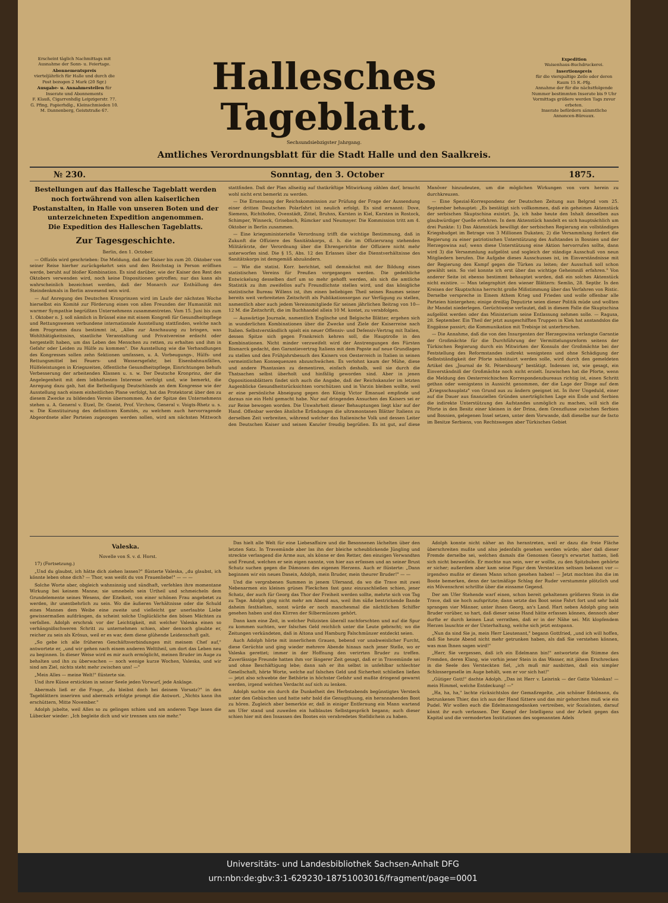Erscheint täglich Nachmittags mit Ausnahme der Sonn- u. Feiertage.
Abonnementspreis
vierteljährlich für Halle und durch die Post bezogen 2 Mark (20 Sgr.)
Ausgabe- u. Annahmestellen für Inserate und Abonnements
F. Klauß, Cigarrenhdlg Leipzigerstr. 77.
G. Pfing, Papierhdlg., Kleinschmieden 10.
M. Dannenberg, Geiststraße 67.
Hallesches Tageblatt.
Sechsundsiebzigster Jahrgang.
Amtliches Verordnungsblatt für die Stadt Halle und den Saalkreis.
Expedition
Waisenhaus-Buchdruckerei.
Insertionspreis
für die vierspaltige Zeile oder deren Raum 15 R.-Pfg.
Annahme der für die nächstfolgende Nummer bestimmten Inserate bis 9 Uhr Vormittags größere werden Tags zuvor erbeten.
Inserate befördern sämmtliche Annoncen-Büreaux.
№ 230. Sonntag, den 3. October 1875.
Bestellungen auf das Hallesche Tageblatt werden noch fortwährend von allen kaiserlichen Postanstalten, in Halle von unseren Boten und der unterzeichneten Expedition angenommen.
Die Expedition des Halleschen Tageblatts.
Zur Tagesgeschichte.
Berlin, den 1. October.
— Offiziös wird geschrieben: Die Meldung, daß der Kaiser bis zum 20. Oktober von seiner Reise hierher zurückgekehrt sein und den Reichstag in Person eröffnen werde, beruht auf bloßer Kombination. Es sind darüber, wie der Kaiser den Rest des Oktobers verwenden wird, noch keine Dispositionen getroffen; nur das kann als wahrscheinlich bezeichnet werden, daß der Monarch zur Enthüllung des Steindenkmals in Berlin anwesend sein wird.
— Auf Anregung des Deutschen Kronprinzen wird im Laufe der nächsten Woche hierselbst ein Komité zur Förderung eines von allen Freunden der Humanität mit warmer Sympathie begrüßten Unternehmens zusammentreten. Vom 15. Juni bis zum 1. Oktober n. J. soll nämlich in Brüssel eine mit einem Kongreß für Gesundheitspflege und Rettungswesen verbundene internationale Ausstellung stattfinden, welche nach dem Programm dazu bestimmt ist, „Alles zur Anschauung zu bringen, was Wohlthätigkeitssinn, staatliche Veranstaltung und Privatvereine erdacht oder hergestellt haben, um das Leben des Menschen zu retten, zu erhalten und ihm in Gefahr oder Leiden zu Hülfe zu kommen". Die Ausstellung wie die Verhandlungen des Kongresses sollen zehn Sektionen umfassen, u. A. Vorbeugungs-, Hülfs- und Rettungsmittel bei Feuers- und Wassersgefahr, bei Eisenbahnunfällen, Hülfeleistungen in Kriegszeiten, öffentliche Gesundheitspflege, Einrichtungen behufs Verbesserung der arbeitenden Klassen u. s. w. Der Deutsche Kronprinz, der die Angelegenheit mit dem lebhaftesten Interesse verfolgt und, wie bemerkt, die Anregung dazu gab, hat die Betheiligung Deutschlands an dem Kongresse wie der Ausstellung nach einem einheitlichen Plane verfolgt, hat das Protektorat über den zu diesem Zwecke zu bildenden Verein übernommen. An der Spitze des Unternehmens stehen u. A. General v. Etzel, Dr. Gneist, Prof. Virchow, General v. Voigts-Rhetz u. s. w. Die Konstituirung des definitiven Komités, zu welchem auch hervorragende Abgeordnete aller Parteien zugezogen werden sollen, wird am nächsten Mittwoch stattfinden. Daß der Plan allseitig auf thatkräftige Mitwirkung zählen darf, braucht wohl nicht erst bemerkt zu werden.
— Die Ernennung der Reichskommission zur Prüfung der Frage der Aussendung einer dritten Deutschen Polarfahrt ist neulich erfolgt. Es sind ernannt: Dove, Siemens, Richthofen, Ovenstädt, Zittel, Bruhns, Karsten in Kiel, Karsten in Rostock, Schimper, Winneck, Grisebach, Rümcker und Neumayer. Die Kommission tritt am 4. Oktober in Berlin zusammen.
— Eine kriegsministerielle Verordnung trifft die wichtige Bestimmung, daß in Zukunft die Offiziere des Sanitätskorps, d. h. die im Offiziersrang stehenden Militärärzte, der Verordnung über die Ehrengerichte der Offiziere nicht mehr unterworfen sind. Die § 15, Abs. 12 des Erlasses über die Dienstverhältnisse des Sanitätskorps ist demgemäß abzuändern.
— Wie die statist. Korr. berichtet, soll demnächst mit der Bildung eines statistischen Vereins für Preußen vorgegangen werden. Die gedeihliche Entwickelung desselben darf um so mehr gehofft werden, als sich die amtliche Statistik zu ihm zweifellos auf's Freundlichste stellen wird, und das königliche statistische Bureau Willens ist, ihm einen beliebigen Theil seines Raumes seiner bereits weit verbreiteten Zeitschrift als Publikationsorgan zur Verfügung zu stellen, namentlich aber auch jedem Vereinsmitgliede für seinen jährlichen Beitrag von 10—12 M. die Zeitschrift, die im Buchhandel allein 10 M. kostet, zu verabfolgen.
— Auswärtige Journale, namentlich Englische und Belgische Blätter, ergehen sich in wunderlichen Kombinationen über die Zwecke und Ziele der Kaiserreise nach Italien. Selbstverständlich spielt ein neuer Offensiv- und Defensiv-Vertrag mit Italien, dessen Spitze sich gegen Frankreich kehren soll, die Hauptrolle in den Kombinationen. Nicht minder verzweifelt wird der Anstrengungen des Fürsten Bismarck gedacht, den Garantievertrag Italiens mit dem Papste auf neue Grundlagen zu stellen und den Frühjahrsbesuch des Kaisers von Oesterreich in Italien in seinen vermeintlichen Konsequenzen abzuschwächen. Es verlohnt kaum der Mühe, diese und andere Phantasien zu dementiren, einfach deshalb, weil sie durch die Thatsachen selbst überholt und hinfällig geworden sind. Aber in jenen Oppositionsblättern findet sich auch die Angabe, daß der Reichskanzler im letzten Augenblicke Gesundheitsrücksichten vorschützen und in Varzin bleiben wollte, weil er eine persönliche Abneigung gegen den König Victor Emanuel empfinde und daraus nie ein Hehl gemacht habe. Nur auf dringendes Ansuchen des Kaisers sei er zur Reise bewogen worden. Die Unwahrheit dieser Behauptungen liegt klar auf der Hand. Offenbar werden ähnliche Erfindungen die ultramontanen Blätter Italiens zu derselben Zeit verbreiten, während welcher das Italienische Volk und dessen Leiter den Deutschen Kaiser und seinen Kanzler freudig begrüßen. Es ist gut, auf diese Manöver hinzudeuten, um die möglichen Wirkungen von vorn herein zu durchkreuzen.
— Eine Spezial-Korrespondenz der Deutschen Zeitung aus Belgrad vom 25. September behauptet: „Es bestätigt sich vollkommen, daß ein geheimes Aktenstück der serbischen Skuptschina existirt. Ja, ich habe heute den Inhalt desselben aus glaubwürdiger Quelle erfahren. In dem Aktenstück handelt es sich hauptsächlich um drei Punkte: 1) Das Aktenstück bewilligt der serbischen Regierung ein vollständiges Kriegsbudget im Betrage von 3 Millionen Dukaten; 2) die Versammlung fordert die Regierung zu einer patriotischen Unterstützung des Aufstandes in Bosnien und der Herzegowina auf; wenn diese Unterstützung eine Aktion hervorrufen sollte, dann wird 3) die Versammlung aufgelöst und sogleich der ständige Ausschuß von neun Mitgliedern berufen. Die Aufgabe dieses Ausschusses ist, im Einverständnisse mit der Regierung den Kampf gegen die Türken zu leiten; der Ausschuß soll schon gewählt sein. So viel konnte ich erst über das wichtige Geheimniß erfahren." Von anderer Seite ist ebenso bestimmt behauptet worden, daß ein solches Aktenstück nicht existire. — Man telegraphirt den wiener Blättern: Semlin, 28. Septbr. In den Kreisen der Skuptschina herrscht große Mißstimmung über das Verfahren von Ristic. Derselbe verspreche in Einem Athem Krieg und Frieden und wolle offenbar alle Parteien hintergehen; einige dreißig Deputirte seien dieser Politik müde und wollten ihr Mandat niederlegen. Gerüchtweise verlautet, daß in diesem Falle die Skuptschina aufgelöst werden oder das Ministerium seine Entlassung nehmen solle. — Ragusa, 28. September. Ein Theil der jetzt ausgeschifften Truppen in Klek hat anstandslos die Engpässe passirt; die Kommunikation mit Trebinje ist unterbrochen.
— Die Annahme, daß die von den Insurgenten der Herzegowina verlangte Garantie der Großmächte für die Durchführung der Vermittelungsreform seitens der Türkischen Regierung durch ein Mitwirken der Konsuln der Großmächte bei der Feststellung des Reformstandes indirekt wenigstens und ohne Schädigung der Selbstständigkeit der Pforte substituirt werden solle, wird durch den gemeldeten Artikel des „Journal de St. Pétersbourg" bestätigt. Indessen ist, wie gesagt, ein Einverständniß der Großmächte noch nicht erzielt. Inzwischen hat die Pforte, wenn die Meldung des Oesterreichischen Korrespondenzbureaus richtig ist, einen Schritt gethan oder wenigstens in Aussicht genommen, der die Lage der Dinge auf dem „Kriegsschauplatz" von Grund aus zu ändern geeignet ist. In ihrer Ungeduld, einer auf die Dauer aus finanziellen Gründen unerträglichen Lage ein Ende und Serbien die indirekte Unterstützung des Aufstandes unmöglich zu machen, will sich die Pforte in den Besitz einer kleinen in der Drina, dem Grenzflusse zwischen Serbien und Bosnien, gelegenen Insel setzen, unter dem Vorwande, daß dieselbe nur de facto im Besitze Serbiens, von Rechtswegen aber Türkisches Gebiet
Valeska.
Novelle von S. v. d. Horst.
17) (Fortsetzung.)
„Und du glaubst, ich hätte dich ziehen lassen?" flüsterte Valeska, „du glaubst, ich könnte leben ohne dich? — Thor, was weißt du von Frauenliebe!" — — —
Solche Worte aber, obgleich wahnsinnig und sündhaft, verfehlen ihre momentane Wirkung bei keinem Manne; sie umnebeln sein Urtheil und schmeicheln dem Grundelemente seines Wesens, der Eitelkeit, von einer schönen Frau angebetet zu werden, ihr unentbehrlich zu sein. Wo die äußeren Verhältnisse oder die Schuld eines Mannes dem Weibe eine zweite und vielleicht gar unerlaubte Liebe gewissermaßen aufdrängen, da scheint solche Unglückliche den bösen Mächten zu verfallen. Adolph erschrak vor der Leichtigkeit, mit welcher Valeska einen so verhängnißschweren Schritt zu unternehmen schien, aber dennoch glaubte er, reicher zu sein als Krösus, weil er es war, dem diese glühende Leidenschaft galt.
„So gebe ich alle früheren Geschäftsverbindungen mit meinem Chef auf," antwortete er, „und wir gehen nach einem anderen Welttheil, um dort das Leben neu zu beginnen. In dieser Weise wird es mir auch ermöglicht, meinen Bruder im Auge zu behalten und ihn zu überwachen — noch wenige kurze Wochen, Valeska, und wir sind am Ziel, nichts steht mehr zwischen uns! —"
„Mein Alles — meine Welt!" flüsterte sie.
Und ihre Küsse erstickten in seiner Seele jeden Vorwurf, jede Anklage.
Abermals ließ er die Frage, „du bleibst doch bei deinem Vorsatz?" in den Tageblättern inseriren und abermals erfolgte prompt die Antwort. „Nichts kann ihn erschüttern, Mitte November."
Adolph jubelte, weil Alles so zu gelingen schien und am anderen Tage lasen die Lübecker wieder: „Ich begleite dich und wir trennen uns nie mehr."
Das hielt alle Welt für eine Liebesaffaire und die Besonnenen lächelten über den letzten Satz. In Travemünde aber las ihn der bleiche scheublickende Jüngling und streckte verlangend die Arme aus, als könne er den Retter, den einzigen Verwandten und Freund, welchen er sein eigen nannte, von hier aus erfassen und an seiner Brust Schutz suchen gegen die Dämonen des eigenen Herzens. Auch er flüsterte: „Dann beginnen wir ein neues Dasein, Adolph, mein Bruder, mein theurer Bruder!" — —
Und die vergrabenen Summen in jenem Ufersand, da wo die Trave mit zwei Nebenarmen ein kleines grünes Fleckchen fast ganz einzuschließen schien, jener Schatz, der auch für Georg das Thor der Freiheit werden sollte, mehrte sich von Tag zu Tage. Adolph ging nicht mehr am Abend aus, weil ihm süße bestrickende Bande daheim festhielten, sonst würde er noch manchesmal die nächtlichen Schiffer gesehen haben und das Klirren der Silbermünzen gehört.
Dann kam eine Zeit, in welcher Polizisten überall nachforschten und auf die Spur zu kommen suchten, wer falsches Geld reichlich unter die Leute gebracht; wo die Zeitungen verkündeten, daß in Altona und Hamburg Falschmünzer entdeckt seien.
Auch Adolph hörte mit innerlichem Grauen, bebend vor unabweislicher Furcht, diese Gerüchte und ging wieder mehrere Abende hinaus nach jener Stelle, wo er Valeska gerettet; immer in der Hoffnung den verirrten Bruder zu treffen. Zuverlässige Freunde hatten ihm vor längerer Zeit gesagt, daß er in Travemünde sei und ohne Beschäftigung lebe; dann sah er ihn selbst in unfehlbar schlechter Gesellschaft, hörte Worte, welche auf falsches Geld und Sicherheit schließen ließen — jetzt also schwebte der Bethörte in höchster Gefahr und mußte dringend gewarnt werden, irgend welchen Verdacht auf sich zu lenken.
Adolph suchte ein durch die Dunkelheit des Herbstabends begünstigtes Versteck unter den Gebüschen und hatte sehr bald die Genugthuung, ein herannahendes Boot zu hören. Zugleich aber bemerkte er, daß in einiger Entfernung ein Mann wartend am Ufer stand und zuweilen ein halblautes Selbstgespräch begann; auch dieser schien hier mit den Insassen des Bootes ein verabredetes Stelldichein zu haben.
Adolph konnte nicht näher an ihn herantreten, weil er dazu die freie Fläche überschreiten mußte und also jedenfalls gesehen werden würde; aber daß dieser Fremde derselbe sei, welchen damals die Genossen Georg's erwartet hatten, ließ sich nicht bezweifeln. Er mochte nun sein, wer er wollte, zu den Spitzbuben gehörte er sicher; außerdem aber kam seine Figur dem Versteckten seltsam bekannt vor — irgendwo mußte er diesen Mann schon gesehen haben! — Jetzt mochten ihn die im Boote bemerken, denn der tactmäßige Schlag der Ruder verstummte plötzlich und ein Mövenschrei schrillte über die einsame Gegend.
Der am Ufer Stehende warf einen, schon bereit gehaltenen größeren Stein in die Trave, daß sie hoch aufspritzte; dann setzte das Boot seine Fahrt fort und sehr bald sprangen vier Männer, unter ihnen Georg, an's Land. Hart neben Adolph ging sein Bruder vorüber, so hart, daß dieser seine Hand hätte erfassen können, dennoch aber durfte er durch keinen Laut verrathen, daß er in der Nähe sei. Mit klopfendem Herzen lauschte er der Unterhaltung, welche sich jetzt entspann.
„Nun da sind Sie ja, mein Herr Lieutenant," begann Gottfried, „und ich will hoffen, daß Sie heute Abend nicht mehr getrunken haben, als daß Sie verstehen können, was man Ihnen sagen wird!"
„Herr, Sie vergessen, daß ich ein Edelmann bin!" antwortete die Stimme des Fremden, deren Klang, wie vorhin jener Stein in das Wasser, mit jähem Erschrecken in die Seele des Versteckten fiel, „ich muß mir ausbitten, daß ein simpler Schlossergeselle im Auge behält, wen er vor sich hat!"
„Gütiger Gott!" dachte Adolph. „Das ist Herr v. Leisrink — der Gatte Valeskas! — mein Himmel, welche Entdeckung! —"
„Ha, ha, ha," lachte rücksichtslos der Gemaßregelte, „ein schöner Edelmann, du betrunkenes Thier, das ich aus der Hand füttere und das mir gehorchen muß wie ein Pudel. Wir wollen euch die Edelmannsgedanken vertreiben, wir Sozialisten, darauf könnt ihr euch verlassen. Der Kampf der Intelligenz und der Arbeit gegen das Kapital und die vermoderten Institutionen des sogenannten Adels
Universitäts- und Landesbibliothek Sachsen-Anhalt DFG
urn:nbn:de:gbv:3:1-629230-18751003016/fragment/page=0001